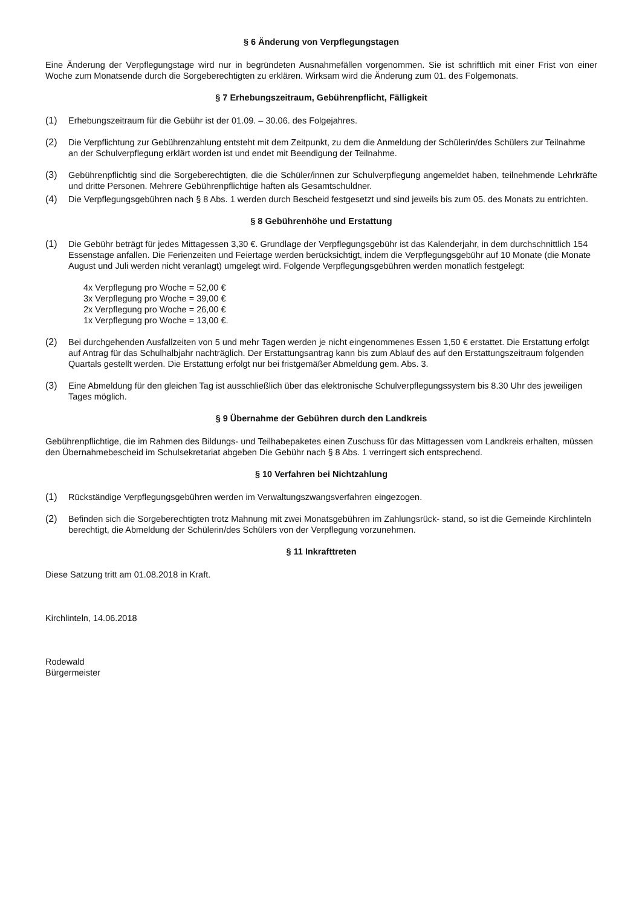§ 6 Änderung von Verpflegungstagen
Eine Änderung der Verpflegungstage wird nur in begründeten Ausnahmefällen vorgenommen. Sie ist schriftlich mit einer Frist von einer Woche zum Monatsende durch die Sorgeberechtigten zu erklären. Wirksam wird die Änderung zum 01. des Folgemonats.
§ 7 Erhebungszeitraum, Gebührenpflicht, Fälligkeit
(1) Erhebungszeitraum für die Gebühr ist der 01.09. – 30.06. des Folgejahres.
(2) Die Verpflichtung zur Gebührenzahlung entsteht mit dem Zeitpunkt, zu dem die Anmeldung der Schülerin/des Schülers zur Teilnahme an der Schulverpflegung erklärt worden ist und endet mit Beendigung der Teilnahme.
(3) Gebührenpflichtig sind die Sorgeberechtigten, die die Schüler/innen zur Schulverpflegung angemeldet haben, teilnehmende Lehrkräfte und dritte Personen. Mehrere Gebührenpflichtige haften als Gesamtschuldner.
(4) Die Verpflegungsgebühren nach § 8 Abs. 1 werden durch Bescheid festgesetzt und sind jeweils bis zum 05. des Monats zu entrichten.
§ 8 Gebührenhöhe und Erstattung
(1) Die Gebühr beträgt für jedes Mittagessen 3,30 €. Grundlage der Verpflegungsgebühr ist das Kalenderjahr, in dem durchschnittlich 154 Essenstage anfallen. Die Ferienzeiten und Feiertage werden berücksichtigt, indem die Verpflegungsgebühr auf 10 Monate (die Monate August und Juli werden nicht veranlagt) umgelegt wird. Folgende Verpflegungsgebühren werden monatlich festgelegt:
4x Verpflegung pro Woche = 52,00 €
3x Verpflegung pro Woche = 39,00 €
2x Verpflegung pro Woche = 26,00 €
1x Verpflegung pro Woche = 13,00 €.
(2) Bei durchgehenden Ausfallzeiten von 5 und mehr Tagen werden je nicht eingenommenes Essen 1,50 € erstattet. Die Erstattung erfolgt auf Antrag für das Schulhalbjahr nachträglich. Der Erstattungsantrag kann bis zum Ablauf des auf den Erstattungszeitraum folgenden Quartals gestellt werden. Die Erstattung erfolgt nur bei fristgemäßer Abmeldung gem. Abs. 3.
(3) Eine Abmeldung für den gleichen Tag ist ausschließlich über das elektronische Schulverpflegungssystem bis 8.30 Uhr des jeweiligen Tages möglich.
§ 9 Übernahme der Gebühren durch den Landkreis
Gebührenpflichtige, die im Rahmen des Bildungs- und Teilhabepaketes einen Zuschuss für das Mittagessen vom Landkreis erhalten, müssen den Übernahmebescheid im Schulsekretariat abgeben Die Gebühr nach § 8 Abs. 1 verringert sich entsprechend.
§ 10 Verfahren bei Nichtzahlung
(1) Rückständige Verpflegungsgebühren werden im Verwaltungszwangsverfahren eingezogen.
(2) Befinden sich die Sorgeberechtigten trotz Mahnung mit zwei Monatsgebühren im Zahlungsrück- stand, so ist die Gemeinde Kirchlinteln berechtigt, die Abmeldung der Schülerin/des Schülers von der Verpflegung vorzunehmen.
§ 11 Inkrafttreten
Diese Satzung tritt am 01.08.2018 in Kraft.
Kirchlinteln, 14.06.2018
Rodewald
Bürgermeister